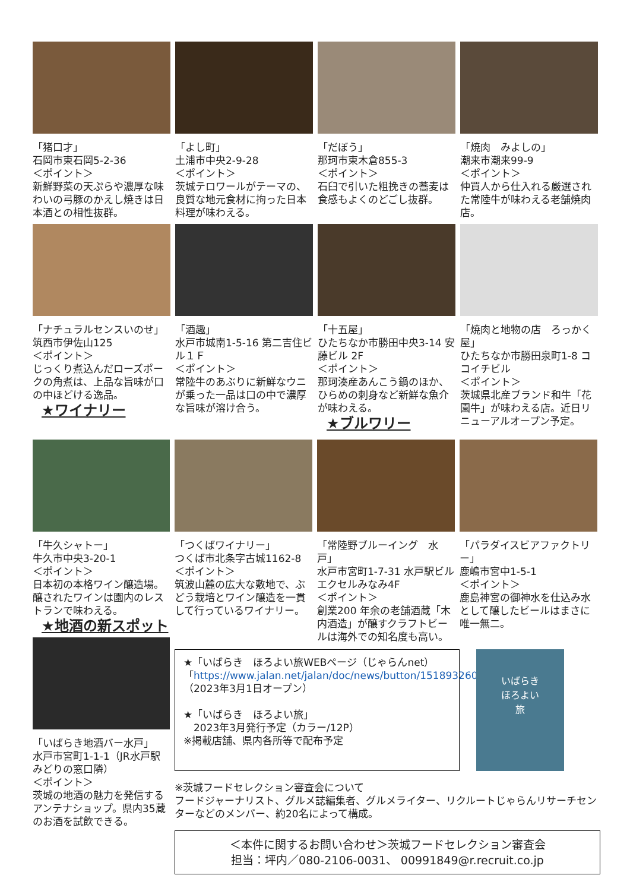「猪口才」
石岡市東石岡5-2-36
＜ポイント＞
新鮮野菜の天ぷらや濃厚な味わいの弓豚のかえし焼きは日本酒との相性抜群。
「よし町」
土浦市中央2-9-28
＜ポイント＞
茨城テロワールがテーマの、良質な地元食材に拘った日本料理が味わえる。
「だぼう」
那珂市東木倉855-3
＜ポイント＞
石臼で引いた粗挽きの蕎麦は食感もよくのどごし抜群。
「焼肉　みよしの」
潮来市潮来99-9
＜ポイント＞
仲買人から仕入れる厳選された常陸牛が味わえる老舗焼肉店。
「ナチュラルセンスいのせ」
筑西市伊佐山125
＜ポイント＞
じっくり煮込んだローズポークの角煮は、上品な旨味が口の中ほどける逸品。
★ワイナリー
「酒趣」
水戸市城南1-5-16 第二吉住ビル１Ｆ
＜ポイント＞
常陸牛のあぶりに新鮮なウニが乗った一品は口の中で濃厚な旨味が溶け合う。
「十五屋」
ひたちなか市勝田中央3-14 安藤ビル 2F
＜ポイント＞
那珂湊産あんこう鍋のほか、ひらめの刺身など新鮮な魚介が味わえる。
★ブルワリー
「焼肉と地物の店　ろっかく屋」
ひたちなか市勝田泉町1-8 ココイチビル
＜ポイント＞
茨城県北産ブランド和牛「花園牛」が味わえる店。近日リニューアルオープン予定。
「牛久シャトー」
牛久市中央3-20-1
＜ポイント＞
日本初の本格ワイン醸造場。醸されたワインは園内のレストランで味わえる。
★地酒の新スポット
「いばらき地酒バー水戸」
水戸市宮町1-1-1（JR水戸駅みどりの窓口隣）
＜ポイント＞
茨城の地酒の魅力を発信するアンテナショップ。県内35蔵のお酒を試飲できる。
「つくばワイナリー」
つくば市北条字古城1162-8
＜ポイント＞
筑波山麓の広大な敷地で、ぶどう栽培とワイン醸造を一貫して行っているワイナリー。
「常陸野ブルーイング　水戸」
水戸市宮町1-7-31 水戸駅ビル エクセルみなみ4F
＜ポイント＞
創業200 年余の老舗酒蔵「木内酒造」が醸すクラフトビールは海外での知名度も高い。
「パラダイスビアファクトリー」
鹿嶋市宮中1-5-1
＜ポイント＞
鹿島神宮の御神水を仕込み水として醸したビールはまさに唯一無二。
★「いばらき　ほろよい旅WEBページ（じゃらんnet）
「https://www.jalan.net/jalan/doc/news/button/1518932601/
（2023年3月1日オープン）
★「いばらき　ほろよい旅」
　2023年3月発行予定（カラー/12P）
※掲載店舗、県内各所等で配布予定
いばらき
ほろよい
旅
※茨城フードセレクション審査会について
フードジャーナリスト、グルメ誌編集者、グルメライター、リクルートじゃらんリサーチセンターなどのメンバー、約20名によって構成。
＜本件に関するお問い合わせ＞茨城フードセレクション審査会
担当：坪内／080-2106-0031、 00991849@r.recruit.co.jp